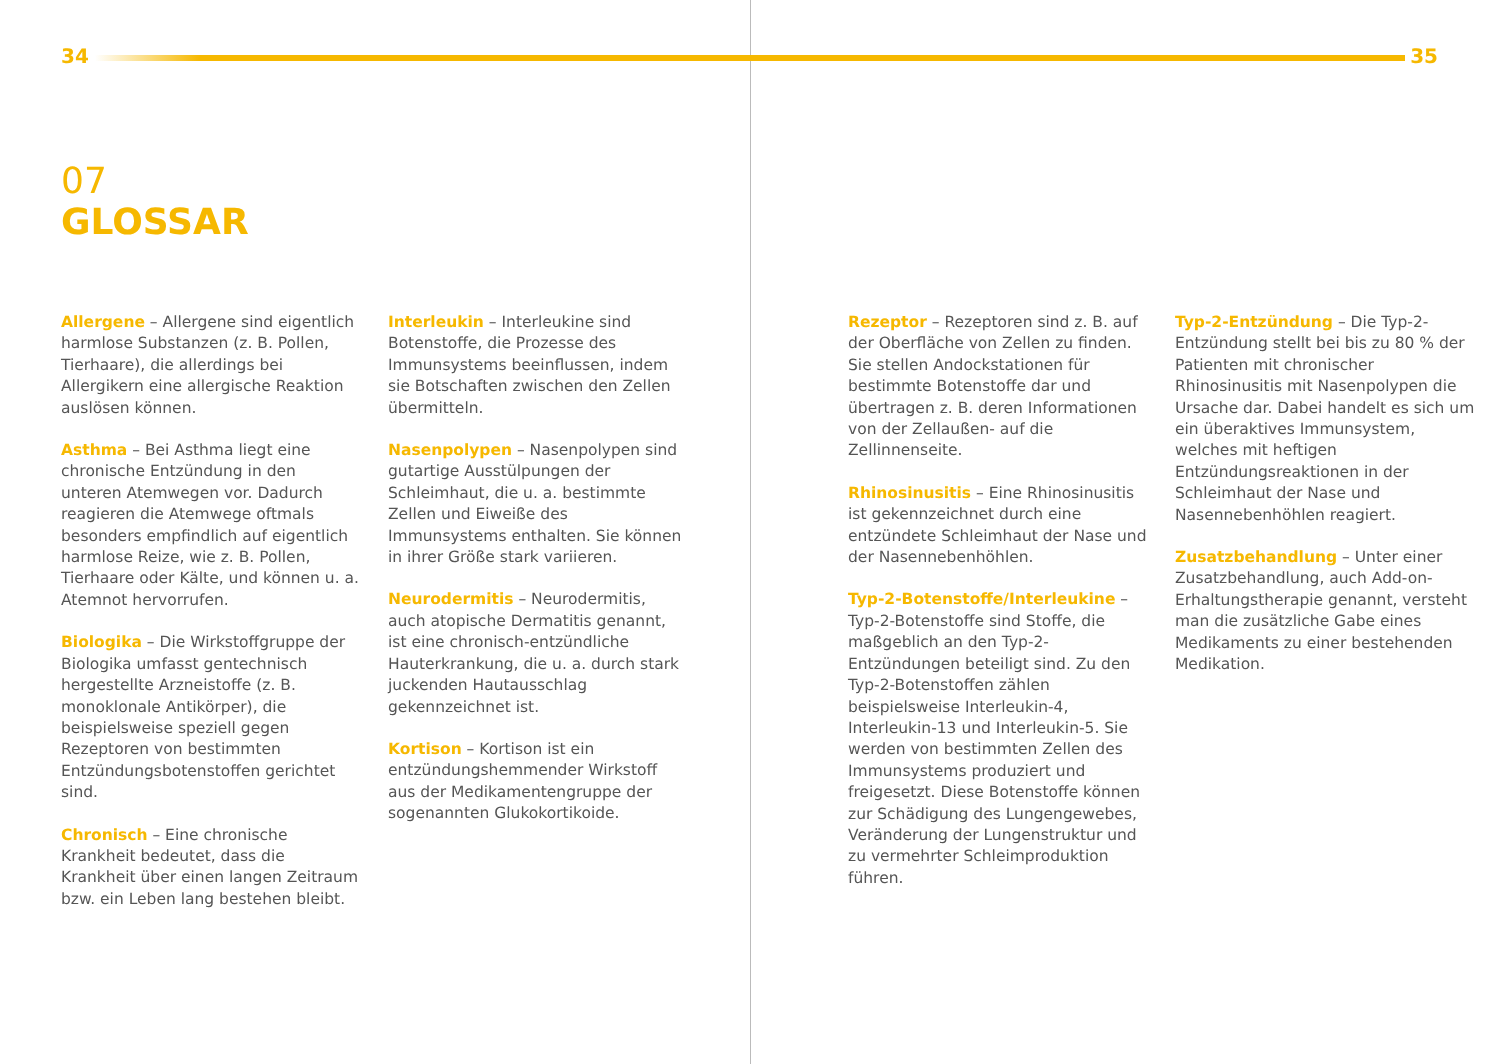34 35
07
GLOSSAR
Allergene – Allergene sind eigentlich harmlose Substanzen (z. B. Pollen, Tierhaare), die allerdings bei Allergikern eine allergische Reaktion auslösen können.
Asthma – Bei Asthma liegt eine chronische Entzündung in den unteren Atemwegen vor. Dadurch reagieren die Atemwege oftmals besonders empfindlich auf eigentlich harmlose Reize, wie z. B. Pollen, Tierhaare oder Kälte, und können u. a. Atemnot hervorrufen.
Biologika – Die Wirkstoffgruppe der Biologika umfasst gentechnisch hergestellte Arzneistoffe (z. B. monoklonale Antikörper), die beispielsweise speziell gegen Rezeptoren von bestimmten Entzündungsbotenstoffen gerichtet sind.
Chronisch – Eine chronische Krankheit bedeutet, dass die Krankheit über einen langen Zeitraum bzw. ein Leben lang bestehen bleibt.
Interleukin – Interleukine sind Botenstoffe, die Prozesse des Immunsystems beeinflussen, indem sie Botschaften zwischen den Zellen übermitteln.
Nasenpolypen – Nasenpolypen sind gutartige Ausstülpungen der Schleimhaut, die u. a. bestimmte Zellen und Eiweiße des Immunsystems enthalten. Sie können in ihrer Größe stark variieren.
Neurodermitis – Neurodermitis, auch atopische Dermatitis genannt, ist eine chronisch-entzündliche Hauterkrankung, die u. a. durch stark juckenden Hautausschlag gekennzeichnet ist.
Kortison – Kortison ist ein entzündungshemmender Wirkstoff aus der Medikamentengruppe der sogenannten Glukokortikoide.
Rezeptor – Rezeptoren sind z. B. auf der Oberfläche von Zellen zu finden. Sie stellen Andockstationen für bestimmte Botenstoffe dar und übertragen z. B. deren Informationen von der Zellaußen- auf die Zellinnenseite.
Rhinosinusitis – Eine Rhinosinusitis ist gekennzeichnet durch eine entzündete Schleimhaut der Nase und der Nasennebenhöhlen.
Typ-2-Botenstoffe/Interleukine – Typ-2-Botenstoffe sind Stoffe, die maßgeblich an den Typ-2-Entzündungen beteiligt sind. Zu den Typ-2-Botenstoffen zählen beispielsweise Interleukin-4, Interleukin-13 und Interleukin-5. Sie werden von bestimmten Zellen des Immunsystems produziert und freigesetzt. Diese Botenstoffe können zur Schädigung des Lungengewebes, Veränderung der Lungenstruktur und zu vermehrter Schleimproduktion führen.
Typ-2-Entzündung – Die Typ-2-Entzündung stellt bei bis zu 80 % der Patienten mit chronischer Rhinosinusitis mit Nasenpolypen die Ursache dar. Dabei handelt es sich um ein überaktives Immunsystem, welches mit heftigen Entzündungsreaktionen in der Schleimhaut der Nase und Nasennebenhöhlen reagiert.
Zusatzbehandlung – Unter einer Zusatzbehandlung, auch Add-on-Erhaltungstherapie genannt, versteht man die zusätzliche Gabe eines Medikaments zu einer bestehenden Medikation.